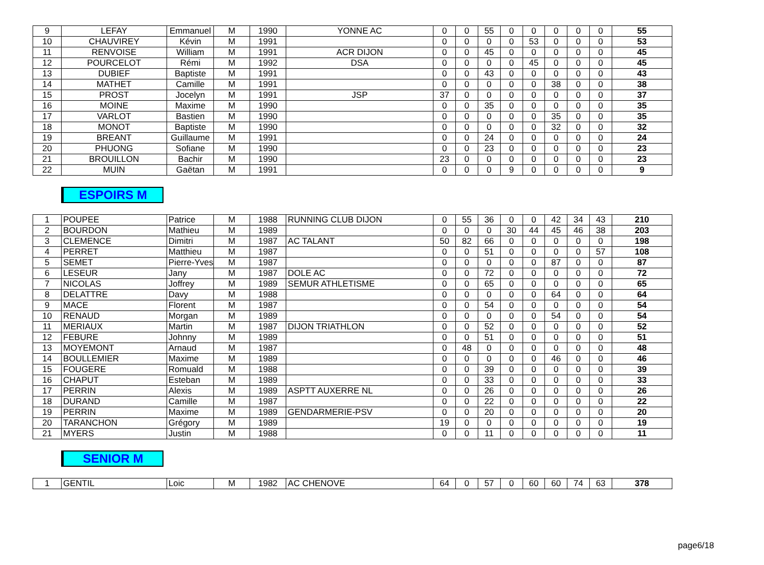| 9 | LEFAY | Emmanuel | M | 1990 | YONNE AC | 0 | 0 | 55 | 0 | 0 | 0 | 0 | 0 | 55 |
| 10 | CHAUVIREY | Kévin | M | 1991 | | 0 | 0 | 0 | 0 | 53 | 0 | 0 | 0 | 53 |
| 11 | RENVOISE | William | M | 1991 | ACR DIJON | 0 | 0 | 45 | 0 | 0 | 0 | 0 | 0 | 45 |
| 12 | POURCELOT | Rémi | M | 1992 | DSA | 0 | 0 | 0 | 0 | 45 | 0 | 0 | 0 | 45 |
| 13 | DUBIEF | Baptiste | M | 1991 | | 0 | 0 | 43 | 0 | 0 | 0 | 0 | 0 | 43 |
| 14 | MATHET | Camille | M | 1991 | | 0 | 0 | 0 | 0 | 0 | 38 | 0 | 0 | 38 |
| 15 | PROST | Jocelyn | M | 1991 | JSP | 37 | 0 | 0 | 0 | 0 | 0 | 0 | 0 | 37 |
| 16 | MOINE | Maxime | M | 1990 | | 0 | 0 | 35 | 0 | 0 | 0 | 0 | 0 | 35 |
| 17 | VARLOT | Bastien | M | 1990 | | 0 | 0 | 0 | 0 | 0 | 35 | 0 | 0 | 35 |
| 18 | MONOT | Baptiste | M | 1990 | | 0 | 0 | 0 | 0 | 0 | 32 | 0 | 0 | 32 |
| 19 | BREANT | Guillaume | M | 1991 | | 0 | 0 | 24 | 0 | 0 | 0 | 0 | 0 | 24 |
| 20 | PHUONG | Sofiane | M | 1990 | | 0 | 0 | 23 | 0 | 0 | 0 | 0 | 0 | 23 |
| 21 | BROUILLON | Bachir | M | 1990 | | 23 | 0 | 0 | 0 | 0 | 0 | 0 | 0 | 23 |
| 22 | MUIN | Gaëtan | M | 1991 | | 0 | 0 | 0 | 9 | 0 | 0 | 0 | 0 | 9 |
ESPOIRS M
| 1 | POUPEE | Patrice | M | 1988 | RUNNING CLUB DIJON | 0 | 55 | 36 | 0 | 0 | 42 | 34 | 43 | 210 |
| 2 | BOURDON | Mathieu | M | 1989 | | 0 | 0 | 0 | 30 | 44 | 45 | 46 | 38 | 203 |
| 3 | CLEMENCE | Dimitri | M | 1987 | AC TALANT | 50 | 82 | 66 | 0 | 0 | 0 | 0 | 0 | 198 |
| 4 | PERRET | Matthieu | M | 1987 | | 0 | 0 | 51 | 0 | 0 | 0 | 0 | 57 | 108 |
| 5 | SEMET | Pierre-Yves | M | 1987 | | 0 | 0 | 0 | 0 | 0 | 87 | 0 | 0 | 87 |
| 6 | LESEUR | Jany | M | 1987 | DOLE AC | 0 | 0 | 72 | 0 | 0 | 0 | 0 | 0 | 72 |
| 7 | NICOLAS | Joffrey | M | 1989 | SEMUR ATHLETISME | 0 | 0 | 65 | 0 | 0 | 0 | 0 | 0 | 65 |
| 8 | DELATTRE | Davy | M | 1988 | | 0 | 0 | 0 | 0 | 0 | 64 | 0 | 0 | 64 |
| 9 | MACE | Florent | M | 1987 | | 0 | 0 | 54 | 0 | 0 | 0 | 0 | 0 | 54 |
| 10 | RENAUD | Morgan | M | 1989 | | 0 | 0 | 0 | 0 | 0 | 54 | 0 | 0 | 54 |
| 11 | MERIAUX | Martin | M | 1987 | DIJON TRIATHLON | 0 | 0 | 52 | 0 | 0 | 0 | 0 | 0 | 52 |
| 12 | FEBURE | Johnny | M | 1989 | | 0 | 0 | 51 | 0 | 0 | 0 | 0 | 0 | 51 |
| 13 | MOYEMONT | Arnaud | M | 1987 | | 0 | 48 | 0 | 0 | 0 | 0 | 0 | 0 | 48 |
| 14 | BOULLEMIER | Maxime | M | 1989 | | 0 | 0 | 0 | 0 | 0 | 46 | 0 | 0 | 46 |
| 15 | FOUGERE | Romuald | M | 1988 | | 0 | 0 | 39 | 0 | 0 | 0 | 0 | 0 | 39 |
| 16 | CHAPUT | Esteban | M | 1989 | | 0 | 0 | 33 | 0 | 0 | 0 | 0 | 0 | 33 |
| 17 | PERRIN | Alexis | M | 1989 | ASPTT AUXERRE NL | 0 | 0 | 26 | 0 | 0 | 0 | 0 | 0 | 26 |
| 18 | DURAND | Camille | M | 1987 | | 0 | 0 | 22 | 0 | 0 | 0 | 0 | 0 | 22 |
| 19 | PERRIN | Maxime | M | 1989 | GENDARMERIE-PSV | 0 | 0 | 20 | 0 | 0 | 0 | 0 | 0 | 20 |
| 20 | TARANCHON | Grégory | M | 1989 | | 19 | 0 | 0 | 0 | 0 | 0 | 0 | 0 | 19 |
| 21 | MYERS | Justin | M | 1988 | | 0 | 0 | 11 | 0 | 0 | 0 | 0 | 0 | 11 |
SENIOR M
| 1 | GENTIL | Loic | M | 1982 | AC CHENOVE | 64 | 0 | 57 | 0 | 60 | 60 | 74 | 63 | 378 |
page6/18